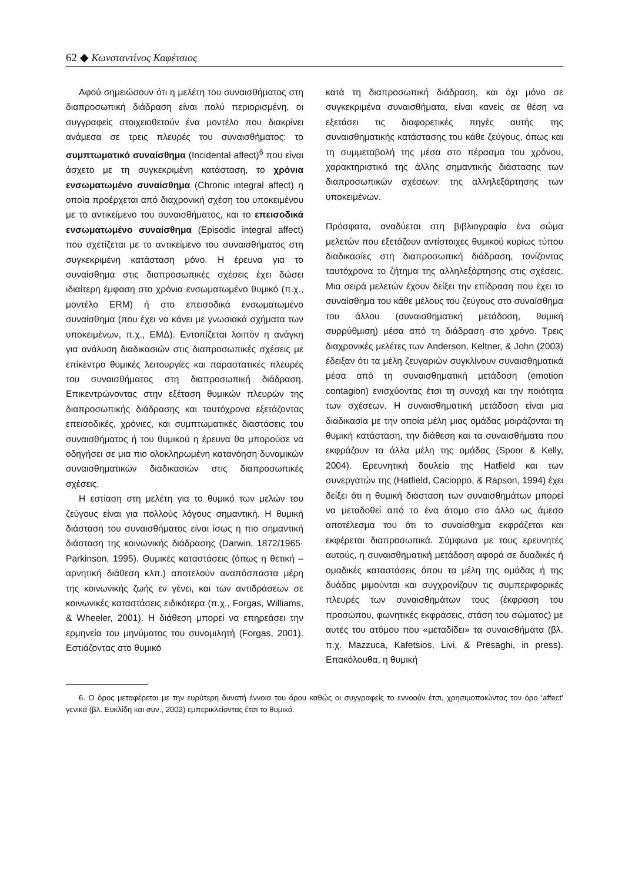62 ◆ Κωνσταντίνος Καφέτσιος
Αφού σημειώσουν ότι η μελέτη του συναισθήματος στη διαπροσωπική διάδραση είναι πολύ περιορισμένη, οι συγγραφείς στοιχειοθετούν ένα μοντέλο που διακρίνει ανάμεσα σε τρεις πλευρές του συναισθήματος: το συμπτωματικό συναίσθημα (Incidental affect)<sup>6</sup> που είναι άσχετο με τη συγκεκριμένη κατάσταση, το χρόνια ενσωματωμένο συναίσθημα (Chronic integral affect) η οποία προέρχεται από διαχρονική σχέση του υποκειμένου με το αντικείμενο του συναισθήματος, και το επεισοδικά ενσωματωμένο συναίσθημα (Episodic integral affect) που σχετίζεται με το αντικείμενο του συναισθήματος στη συγκεκριμένη κατάσταση μόνο. Η έρευνα για το συναίσθημα στις διαπροσωπικές σχέσεις έχει δώσει ιδιαίτερη έμφαση στο χρόνια ενσωματωμένο θυμικό (π.χ., μοντέλο ERM) ή στο επεισοδικά ενσωματωμένο συναίσθημα (που έχει να κάνει με γνωσιακά σχήματα των υποκειμένων, π.χ., ΕΜΔ). Εντοπίζεται λοιπόν η ανάγκη για ανάλυση διαδικασιών στις διαπροσωπικές σχέσεις με επίκεντρο θυμικές λειτουργίες και παραστατικές πλευρές του συναισθήματος στη διαπροσωπική διάδραση. Επικεντρώνοντας στην εξέταση θυμικών πλευρών της διαπροσωπικής διάδρασης και ταυτόχρονα εξετάζοντας επεισοδικές, χρόνιες, και συμπτωματικές διαστάσεις του συναισθήματος ή του θυμικού η έρευνα θα μπορούσε να οδηγήσει σε μια πιο ολοκληρωμένη κατανόηση δυναμικών συναισθηματικών διαδικασιών στις διαπροσωπικές σχέσεις.
Η εστίαση στη μελέτη για το θυμικό των μελών του ζεύγους είναι για πολλούς λόγους σημαντική. Η θυμική διάσταση του συναισθήματος είναι ίσως η πιο σημαντική διάσταση της κοινωνικής διάδρασης (Darwin, 1872/1965· Parkinson, 1995). Θυμικές καταστάσεις (όπως η θετική – αρνητική διάθεση κλπ.) αποτελούν αναπόσπαστα μέρη της κοινωνικής ζωής εν γένει, και των αντιδράσεων σε κοινωνικές καταστάσεις ειδικότερα (π.χ., Forgas, Williams, & Wheeler, 2001). Η διάθεση μπορεί να επηρεάσει την ερμηνεία του μηνύματος του συνομιλητή (Forgas, 2001). Εστιάζοντας στο θυμικό
κατά τη διαπροσωπική διάδραση, και όχι μόνο σε συγκεκριμένα συναισθήματα, είναι κανείς σε θέση να εξετάσει τις διαφορετικές πηγές αυτής της συναισθηματικής κατάστασης του κάθε ζεύγους, όπως και τη συμμεταβολή της μέσα στο πέρασμα του χρόνου, χαρακτηριστικό της άλλης σημαντικής διάστασης των διαπροσωπικών σχέσεων: της αλληλεξάρτησης των υποκειμένων.
Πρόσφατα, αναδύεται στη βιβλιογραφία ένα σώμα μελετών που εξετάζουν αντίστοιχες θυμικού κυρίως τύπου διαδικασίες στη διαπροσωπική διάδραση, τονίζοντας ταυτόχρονα το ζήτημα της αλληλεξάρτησης στις σχέσεις. Μια σειρά μελετών έχουν δείξει την επίδραση που έχει το συναίσθημα του κάθε μέλους του ζεύγους στο συναίσθημα του άλλου (συναισθηματική μετάδοση, θυμική συρρύθμιση) μέσα από τη διάδραση στο χρόνο. Τρεις διαχρονικές μελέτες των Anderson, Keltner, & John (2003) έδειξαν ότι τα μέλη ζευγαριών συγκλίνουν συναισθηματικά μέσα από τη συναισθηματική μετάδοση (emotion contagion) ενισχύοντας έτσι τη συνοχή και την ποιότητα των σχέσεων. Η συναισθηματική μετάδοση είναι μια διαδικασία με την οποία μέλη μιας ομάδας μοιράζονται τη θυμική κατάσταση, την διάθεση και τα συναισθήματα που εκφράζουν τα άλλα μέλη της ομάδας (Spoor & Kelly, 2004). Ερευνητική δουλεία της Hatfield και των συνεργατών της (Hatfield, Cacioppo, & Rapson, 1994) έχει δείξει ότι η θυμική διάσταση των συναισθημάτων μπορεί να μεταδοθεί από το ένα άτομο στο άλλο ως άμεσο αποτέλεσμα του ότι το συναίσθημα εκφράζεται και εκφέρεται διαπροσωπικά. Σύμφωνα με τους ερευνητές αυτούς, η συναισθηματική μετάδοση αφορά σε δυαδικές ή ομαδικές καταστάσεις όπου τα μέλη της ομάδας ή της δυάδας μιμούνται και συγχρονίζουν τις συμπεριφορικές πλευρές των συναισθημάτων τους (έκφραση του προσώπου, φωνητικές εκφράσεις, στάση του σώματος) με αυτές του ατόμου που «μεταδίδει» τα συναισθήματα (βλ. π.χ. Mazzuca, Kafetsios, Livi, & Presaghi, in press). Επακόλουθα, η θυμική
6. Ο όρος μεταφέρεται με την ευρύτερη δυνατή έννοια του όρου καθώς οι συγγραφείς το εννοούν έτσι, χρησιμοποιώντας τον όρο ‘affect’ γενικά (βλ. Ευκλίδη και συν., 2002) εμπερικλείοντας έτσι το θυμικό.